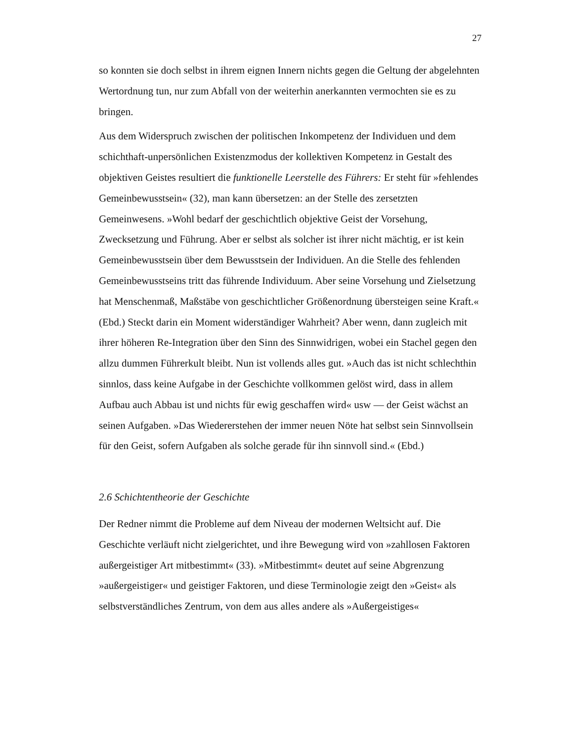27
so konnten sie doch selbst in ihrem eignen Innern nichts gegen die Geltung der abgelehnten Wertordnung tun, nur zum Abfall von der weiterhin anerkannten vermochten sie es zu bringen.
Aus dem Widerspruch zwischen der politischen Inkompetenz der Individuen und dem schichthaft-unpersönlichen Existenzmodus der kollektiven Kompetenz in Gestalt des objektiven Geistes resultiert die funktionelle Leerstelle des Führers: Er steht für »fehlendes Gemeinbewusstsein« (32), man kann übersetzen: an der Stelle des zersetzten Gemeinwesens. »Wohl bedarf der geschichtlich objektive Geist der Vorsehung, Zwecksetzung und Führung. Aber er selbst als solcher ist ihrer nicht mächtig, er ist kein Gemeinbewusstsein über dem Bewusstsein der Individuen. An die Stelle des fehlenden Gemeinbewusstseins tritt das führende Individuum. Aber seine Vorsehung und Zielsetzung hat Menschenmaß, Maßstäbe von geschichtlicher Größenordnung übersteigen seine Kraft.« (Ebd.) Steckt darin ein Moment widerständiger Wahrheit? Aber wenn, dann zugleich mit ihrer höheren Re-Integration über den Sinn des Sinnwidrigen, wobei ein Stachel gegen den allzu dummen Führerkult bleibt. Nun ist vollends alles gut. »Auch das ist nicht schlechthin sinnlos, dass keine Aufgabe in der Geschichte vollkommen gelöst wird, dass in allem Aufbau auch Abbau ist und nichts für ewig geschaffen wird« usw — der Geist wächst an seinen Aufgaben. »Das Wiedererstehen der immer neuen Nöte hat selbst sein Sinnvollsein für den Geist, sofern Aufgaben als solche gerade für ihn sinnvoll sind.« (Ebd.)
2.6 Schichtentheorie der Geschichte
Der Redner nimmt die Probleme auf dem Niveau der modernen Weltsicht auf. Die Geschichte verläuft nicht zielgerichtet, und ihre Bewegung wird von »zahllosen Faktoren außergeistiger Art mitbestimmt« (33). »Mitbestimmt« deutet auf seine Abgrenzung »außergeistiger« und geistiger Faktoren, und diese Terminologie zeigt den »Geist« als selbstverständliches Zentrum, von dem aus alles andere als »Außergeistiges«